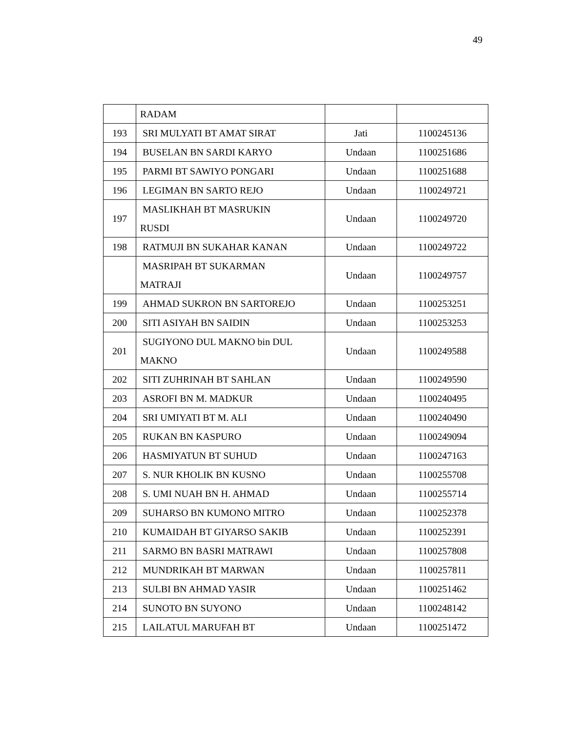49
| | RADAM | | |
| 193 | SRI MULYATI BT AMAT SIRAT | Jati | 1100245136 |
| 194 | BUSELAN BN SARDI KARYO | Undaan | 1100251686 |
| 195 | PARMI BT SAWIYO PONGARI | Undaan | 1100251688 |
| 196 | LEGIMAN BN SARTO REJO | Undaan | 1100249721 |
| 197 | MASLIKHAH BT MASRUKIN RUSDI | Undaan | 1100249720 |
| 198 | RATMUJI BN SUKAHAR KANAN | Undaan | 1100249722 |
| | MASRIPAH BT SUKARMAN MATRAJI | Undaan | 1100249757 |
| 199 | AHMAD SUKRON BN SARTOREJO | Undaan | 1100253251 |
| 200 | SITI ASIYAH BN SAIDIN | Undaan | 1100253253 |
| 201 | SUGIYONO DUL MAKNO bin DUL MAKNO | Undaan | 1100249588 |
| 202 | SITI ZUHRINAH BT SAHLAN | Undaan | 1100249590 |
| 203 | ASROFI BN M. MADKUR | Undaan | 1100240495 |
| 204 | SRI UMIYATI BT M. ALI | Undaan | 1100240490 |
| 205 | RUKAN BN KASPURO | Undaan | 1100249094 |
| 206 | HASMIYATUN BT SUHUD | Undaan | 1100247163 |
| 207 | S. NUR KHOLIK BN KUSNO | Undaan | 1100255708 |
| 208 | S. UMI NUAH BN H. AHMAD | Undaan | 1100255714 |
| 209 | SUHARSO BN KUMONO MITRO | Undaan | 1100252378 |
| 210 | KUMAIDAH BT GIYARSO SAKIB | Undaan | 1100252391 |
| 211 | SARMO BN BASRI MATRAWI | Undaan | 1100257808 |
| 212 | MUNDRIKAH BT MARWAN | Undaan | 1100257811 |
| 213 | SULBI BN AHMAD YASIR | Undaan | 1100251462 |
| 214 | SUNOTO BN SUYONO | Undaan | 1100248142 |
| 215 | LAILATUL MARUFAH BT | Undaan | 1100251472 |